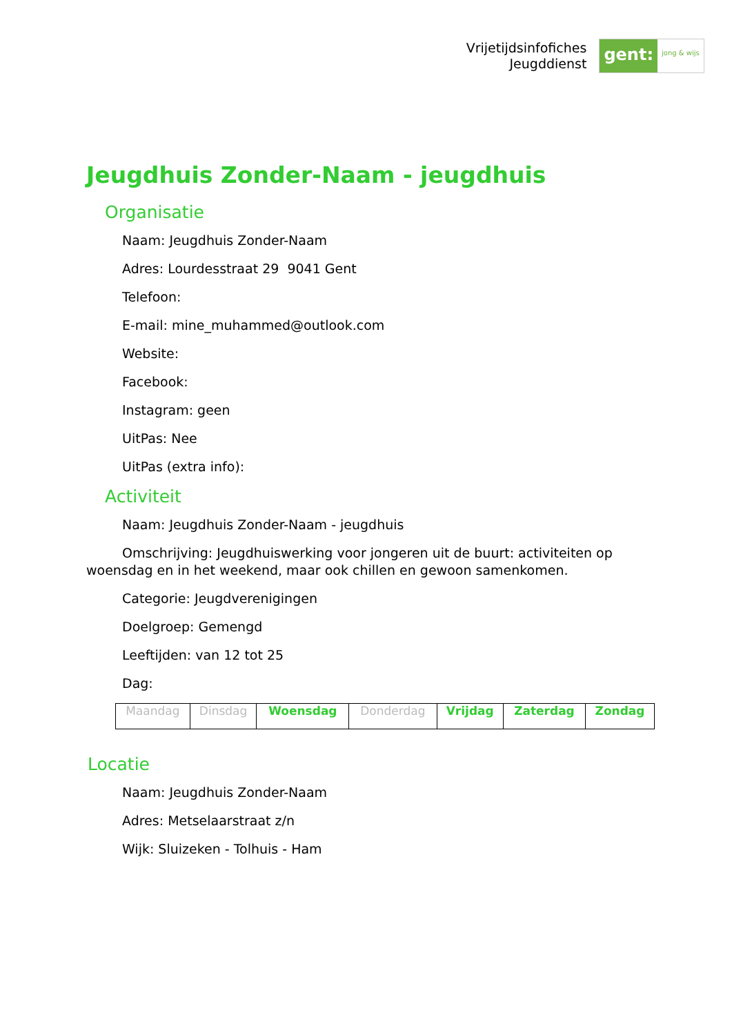Vrijetijdsinfofiches
Jeugddienst
gent:
jong & wijs
Jeugdhuis Zonder-Naam - jeugdhuis
Organisatie
Naam: Jeugdhuis Zonder-Naam
Adres: Lourdesstraat 29 9041 Gent
Telefoon:
E-mail: mine_muhammed@outlook.com
Website:
Facebook:
Instagram: geen
UitPas: Nee
UitPas (extra info):
Activiteit
Naam: Jeugdhuis Zonder-Naam - jeugdhuis
Omschrijving: Jeugdhuiswerking voor jongeren uit de buurt: activiteiten op woensdag en in het weekend, maar ook chillen en gewoon samenkomen.
Categorie: Jeugdverenigingen
Doelgroep: Gemengd
Leeftijden: van 12 tot 25
Dag:
| Maandag | Dinsdag | Woensdag | Donderdag | Vrijdag | Zaterdag | Zondag |
Locatie
Naam: Jeugdhuis Zonder-Naam
Adres: Metselaarstraat z/n
Wijk: Sluizeken - Tolhuis - Ham